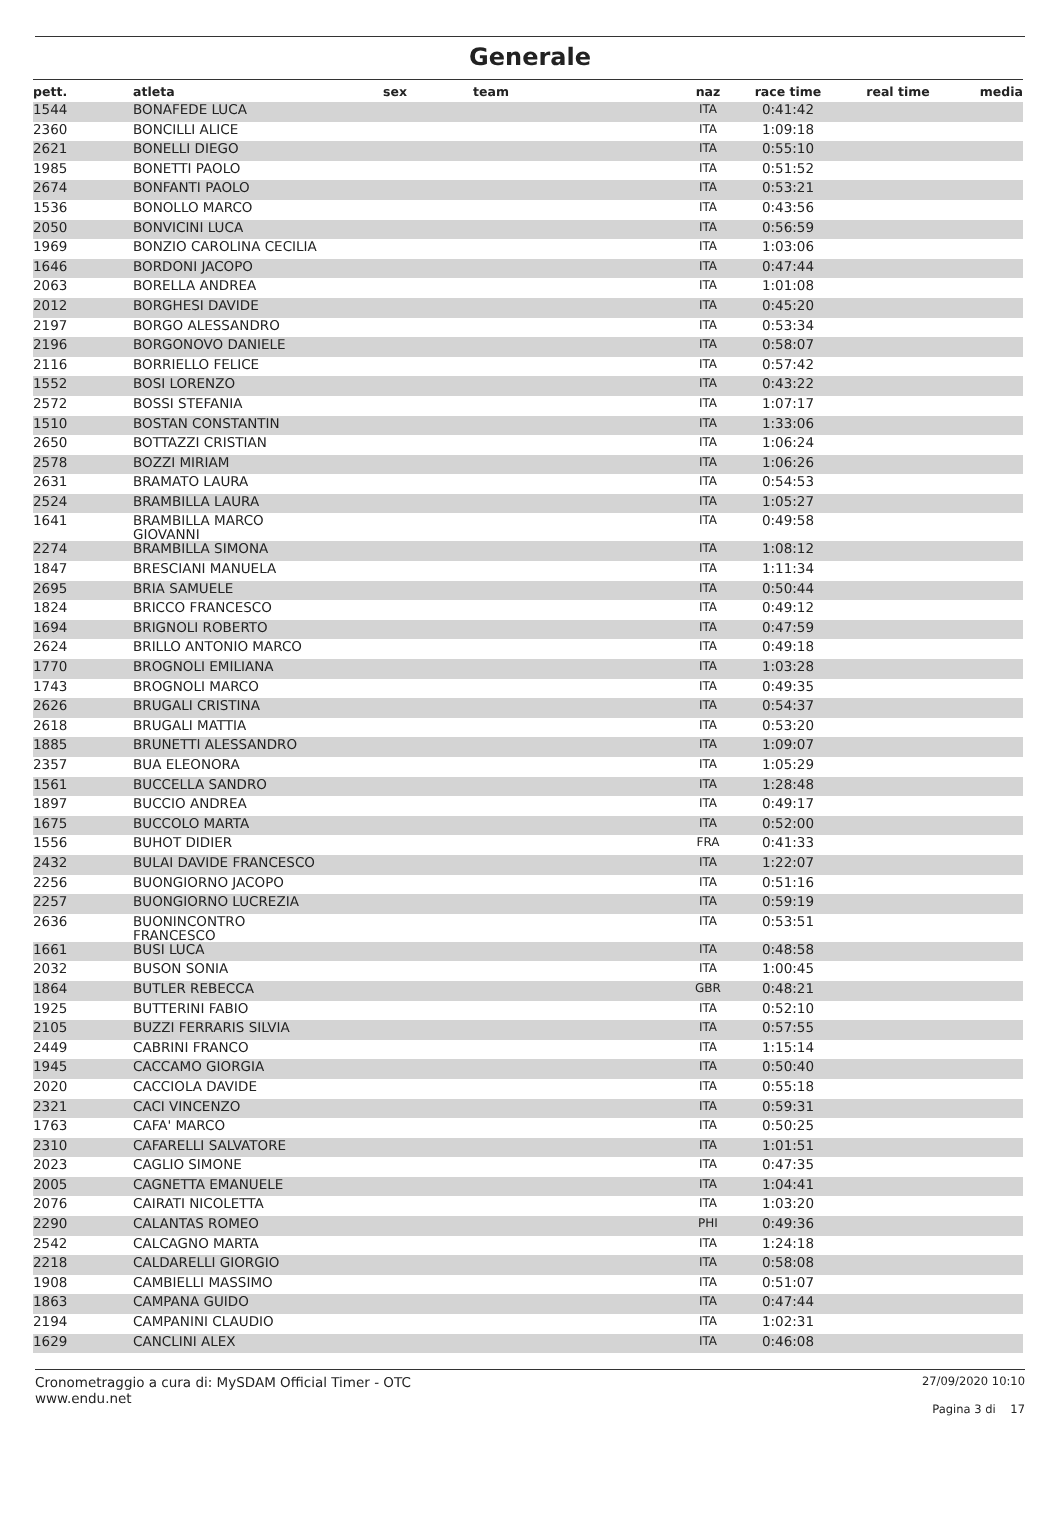Generale
| pett. | atleta | sex | team | naz | race time | real time | media |
| --- | --- | --- | --- | --- | --- | --- | --- |
| 1544 | BONAFEDE LUCA | | | ITA | 0:41:42 | | |
| 2360 | BONCILLI ALICE | | | ITA | 1:09:18 | | |
| 2621 | BONELLI DIEGO | | | ITA | 0:55:10 | | |
| 1985 | BONETTI PAOLO | | | ITA | 0:51:52 | | |
| 2674 | BONFANTI PAOLO | | | ITA | 0:53:21 | | |
| 1536 | BONOLLO MARCO | | | ITA | 0:43:56 | | |
| 2050 | BONVICINI LUCA | | | ITA | 0:56:59 | | |
| 1969 | BONZIO CAROLINA CECILIA | | | ITA | 1:03:06 | | |
| 1646 | BORDONI JACOPO | | | ITA | 0:47:44 | | |
| 2063 | BORELLA ANDREA | | | ITA | 1:01:08 | | |
| 2012 | BORGHESI DAVIDE | | | ITA | 0:45:20 | | |
| 2197 | BORGO ALESSANDRO | | | ITA | 0:53:34 | | |
| 2196 | BORGONOVO DANIELE | | | ITA | 0:58:07 | | |
| 2116 | BORRIELLO FELICE | | | ITA | 0:57:42 | | |
| 1552 | BOSI LORENZO | | | ITA | 0:43:22 | | |
| 2572 | BOSSI STEFANIA | | | ITA | 1:07:17 | | |
| 1510 | BOSTAN CONSTANTIN | | | ITA | 1:33:06 | | |
| 2650 | BOTTAZZI CRISTIAN | | | ITA | 1:06:24 | | |
| 2578 | BOZZI MIRIAM | | | ITA | 1:06:26 | | |
| 2631 | BRAMATO LAURA | | | ITA | 0:54:53 | | |
| 2524 | BRAMBILLA LAURA | | | ITA | 1:05:27 | | |
| 1641 | BRAMBILLA MARCO GIOVANNI | | | ITA | 0:49:58 | | |
| 2274 | BRAMBILLA SIMONA | | | ITA | 1:08:12 | | |
| 1847 | BRESCIANI MANUELA | | | ITA | 1:11:34 | | |
| 2695 | BRIA SAMUELE | | | ITA | 0:50:44 | | |
| 1824 | BRICCO FRANCESCO | | | ITA | 0:49:12 | | |
| 1694 | BRIGNOLI ROBERTO | | | ITA | 0:47:59 | | |
| 2624 | BRILLO ANTONIO MARCO | | | ITA | 0:49:18 | | |
| 1770 | BROGNOLI EMILIANA | | | ITA | 1:03:28 | | |
| 1743 | BROGNOLI MARCO | | | ITA | 0:49:35 | | |
| 2626 | BRUGALI CRISTINA | | | ITA | 0:54:37 | | |
| 2618 | BRUGALI MATTIA | | | ITA | 0:53:20 | | |
| 1885 | BRUNETTI ALESSANDRO | | | ITA | 1:09:07 | | |
| 2357 | BUA ELEONORA | | | ITA | 1:05:29 | | |
| 1561 | BUCCELLA SANDRO | | | ITA | 1:28:48 | | |
| 1897 | BUCCIO ANDREA | | | ITA | 0:49:17 | | |
| 1675 | BUCCOLO MARTA | | | ITA | 0:52:00 | | |
| 1556 | BUHOT DIDIER | | | FRA | 0:41:33 | | |
| 2432 | BULAI DAVIDE FRANCESCO | | | ITA | 1:22:07 | | |
| 2256 | BUONGIORNO JACOPO | | | ITA | 0:51:16 | | |
| 2257 | BUONGIORNO LUCREZIA | | | ITA | 0:59:19 | | |
| 2636 | BUONINCONTRO FRANCESCO | | | ITA | 0:53:51 | | |
| 1661 | BUSI LUCA | | | ITA | 0:48:58 | | |
| 2032 | BUSON SONIA | | | ITA | 1:00:45 | | |
| 1864 | BUTLER REBECCA | | | GBR | 0:48:21 | | |
| 1925 | BUTTERINI FABIO | | | ITA | 0:52:10 | | |
| 2105 | BUZZI FERRARIS SILVIA | | | ITA | 0:57:55 | | |
| 2449 | CABRINI FRANCO | | | ITA | 1:15:14 | | |
| 1945 | CACCAMO GIORGIA | | | ITA | 0:50:40 | | |
| 2020 | CACCIOLA DAVIDE | | | ITA | 0:55:18 | | |
| 2321 | CACI VINCENZO | | | ITA | 0:59:31 | | |
| 1763 | CAFA' MARCO | | | ITA | 0:50:25 | | |
| 2310 | CAFARELLI SALVATORE | | | ITA | 1:01:51 | | |
| 2023 | CAGLIO SIMONE | | | ITA | 0:47:35 | | |
| 2005 | CAGNETTA EMANUELE | | | ITA | 1:04:41 | | |
| 2076 | CAIRATI NICOLETTA | | | ITA | 1:03:20 | | |
| 2290 | CALANTAS ROMEO | | | PHI | 0:49:36 | | |
| 2542 | CALCAGNO MARTA | | | ITA | 1:24:18 | | |
| 2218 | CALDARELLI GIORGIO | | | ITA | 0:58:08 | | |
| 1908 | CAMBIELLI MASSIMO | | | ITA | 0:51:07 | | |
| 1863 | CAMPANA GUIDO | | | ITA | 0:47:44 | | |
| 2194 | CAMPANINI CLAUDIO | | | ITA | 1:02:31 | | |
| 1629 | CANCLINI ALEX | | | ITA | 0:46:08 | | |
Cronometraggio a cura di: MySDAM Official Timer - OTC
www.endu.net
27/09/2020 10:10
Pagina 3 di 17